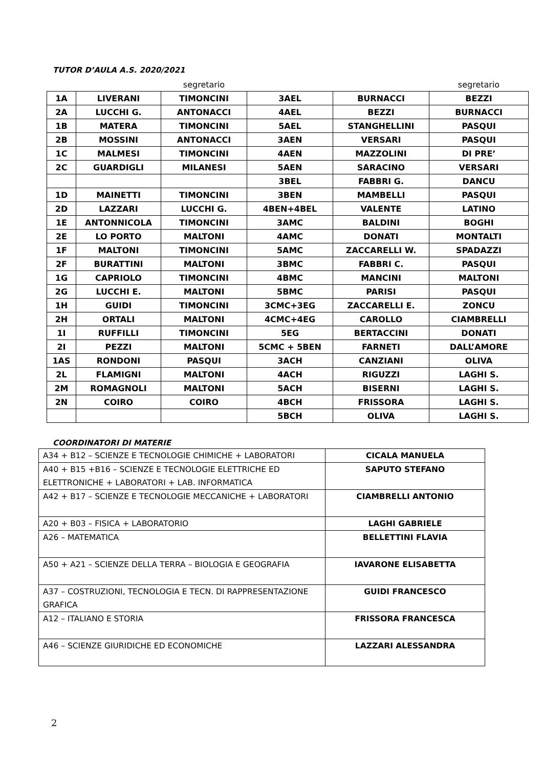TUTOR D’AULA A.S. 2020/2021
| | | segretario | | | segretario |
| 1A | LIVERANI | TIMONCINI | 3AEL | BURNACCI | BEZZI |
| 2A | LUCCHI G. | ANTONACCI | 4AEL | BEZZI | BURNACCI |
| 1B | MATERA | TIMONCINI | 5AEL | STANGHELLINI | PASQUI |
| 2B | MOSSINI | ANTONACCI | 3AEN | VERSARI | PASQUI |
| 1C | MALMESI | TIMONCINI | 4AEN | MAZZOLINI | DI PRE’ |
| 2C | GUARDIGLI | MILANESI | 5AEN | SARACINO | VERSARI |
| | | | 3BEL | FABBRI G. | DANCU |
| 1D | MAINETTI | TIMONCINI | 3BEN | MAMBELLI | PASQUI |
| 2D | LAZZARI | LUCCHI G. | 4BEN+4BEL | VALENTE | LATINO |
| 1E | ANTONNICOLA | TIMONCINI | 3AMC | BALDINI | BOGHI |
| 2E | LO PORTO | MALTONI | 4AMC | DONATI | MONTALTI |
| 1F | MALTONI | TIMONCINI | 5AMC | ZACCARELLI W. | SPADAZZI |
| 2F | BURATTINI | MALTONI | 3BMC | FABBRI C. | PASQUI |
| 1G | CAPRIOLO | TIMONCINI | 4BMC | MANCINI | MALTONI |
| 2G | LUCCHI E. | MALTONI | 5BMC | PARISI | PASQUI |
| 1H | GUIDI | TIMONCINI | 3CMC+3EG | ZACCARELLI E. | ZONCU |
| 2H | ORTALI | MALTONI | 4CMC+4EG | CAROLLO | CIAMBRELLI |
| 1I | RUFFILLI | TIMONCINI | 5EG | BERTACCINI | DONATI |
| 2I | PEZZI | MALTONI | 5CMC + 5BEN | FARNETI | DALL’AMORE |
| 1AS | RONDONI | PASQUI | 3ACH | CANZIANI | OLIVA |
| 2L | FLAMIGNI | MALTONI | 4ACH | RIGUZZI | LAGHI S. |
| 2M | ROMAGNOLI | MALTONI | 5ACH | BISERNI | LAGHI S. |
| 2N | COIRO | COIRO | 4BCH | FRISSORA | LAGHI S. |
| | | | 5BCH | OLIVA | LAGHI S. |
COORDINATORI DI MATERIE
| A34 + B12 – SCIENZE E TECNOLOGIE CHIMICHE + LABORATORI | CICALA MANUELA |
| A40 + B15 +B16 – SCIENZE E TECNOLOGIE ELETTRICHE ED ELETTRONICHE + LABORATORI + LAB. INFORMATICA | SAPUTO STEFANO |
| A42 + B17 – SCIENZE E TECNOLOGIE MECCANICHE + LABORATORI | CIAMBRELLI ANTONIO |
| A20 + B03 – FISICA + LABORATORIO | LAGHI GABRIELE |
| A26 – MATEMATICA | BELLETTINI FLAVIA |
| A50 + A21 – SCIENZE DELLA TERRA – BIOLOGIA E GEOGRAFIA | IAVARONE ELISABETTA |
| A37 – COSTRUZIONI, TECNOLOGIA E TECN. DI RAPPRESENTAZIONE GRAFICA | GUIDI FRANCESCO |
| A12 – ITALIANO E STORIA | FRISSORA FRANCESCA |
| A46 – SCIENZE GIURIDICHE ED ECONOMICHE | LAZZARI ALESSANDRA |
2